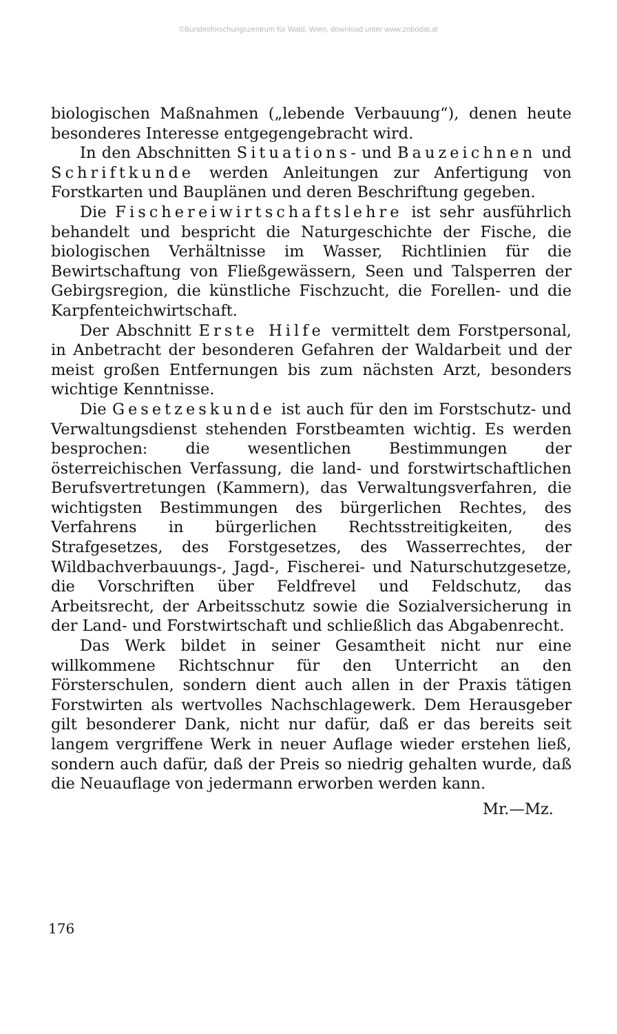©Bundesforschungszentrum für Wald, Wien, download unter www.zobodat.at
biologischen Maßnahmen („lebende Verbauung“), denen heute besonderes Interesse entgegengebracht wird.
In den Abschnitten Situations- und Bauzeichnen und Schriftkunde werden Anleitungen zur Anfertigung von Forstkarten und Bauplänen und deren Beschriftung gegeben.
Die Fischereiwirtschaftslehre ist sehr ausführlich behandelt und bespricht die Naturgeschichte der Fische, die biologischen Verhältnisse im Wasser, Richtlinien für die Bewirtschaftung von Fließgewässern, Seen und Talsperren der Gebirgsregion, die künstliche Fischzucht, die Forellen- und die Karpfenteichwirtschaft.
Der Abschnitt Erste Hilfe vermittelt dem Forstpersonal, in Anbetracht der besonderen Gefahren der Waldarbeit und der meist großen Entfernungen bis zum nächsten Arzt, besonders wichtige Kenntnisse.
Die Gesetzeskunde ist auch für den im Forstschutz- und Verwaltungsdienst stehenden Forstbeamten wichtig. Es werden besprochen: die wesentlichen Bestimmungen der österreichischen Verfassung, die land- und forstwirtschaftlichen Berufsvertretungen (Kammern), das Verwaltungsverfahren, die wichtigsten Bestimmungen des bürgerlichen Rechtes, des Verfahrens in bürgerlichen Rechtsstreitigkeiten, des Strafgesetzes, des Forstgesetzes, des Wasserrechtes, der Wildbachverbauungs-, Jagd-, Fischerei- und Naturschutzgesetze, die Vorschriften über Feldfrevel und Feldschutz, das Arbeitsrecht, der Arbeitsschutz sowie die Sozialversicherung in der Land- und Forstwirtschaft und schließlich das Abgabenrecht.
Das Werk bildet in seiner Gesamtheit nicht nur eine willkommene Richtschnur für den Unterricht an den Försterschulen, sondern dient auch allen in der Praxis tätigen Forstwirten als wertvolles Nachschlagewerk. Dem Herausgeber gilt besonderer Dank, nicht nur dafür, daß er das bereits seit langem vergriffene Werk in neuer Auflage wieder erstehen ließ, sondern auch dafür, daß der Preis so niedrig gehalten wurde, daß die Neuauflage von jedermann erworben werden kann.
Mr.—Mz.
176